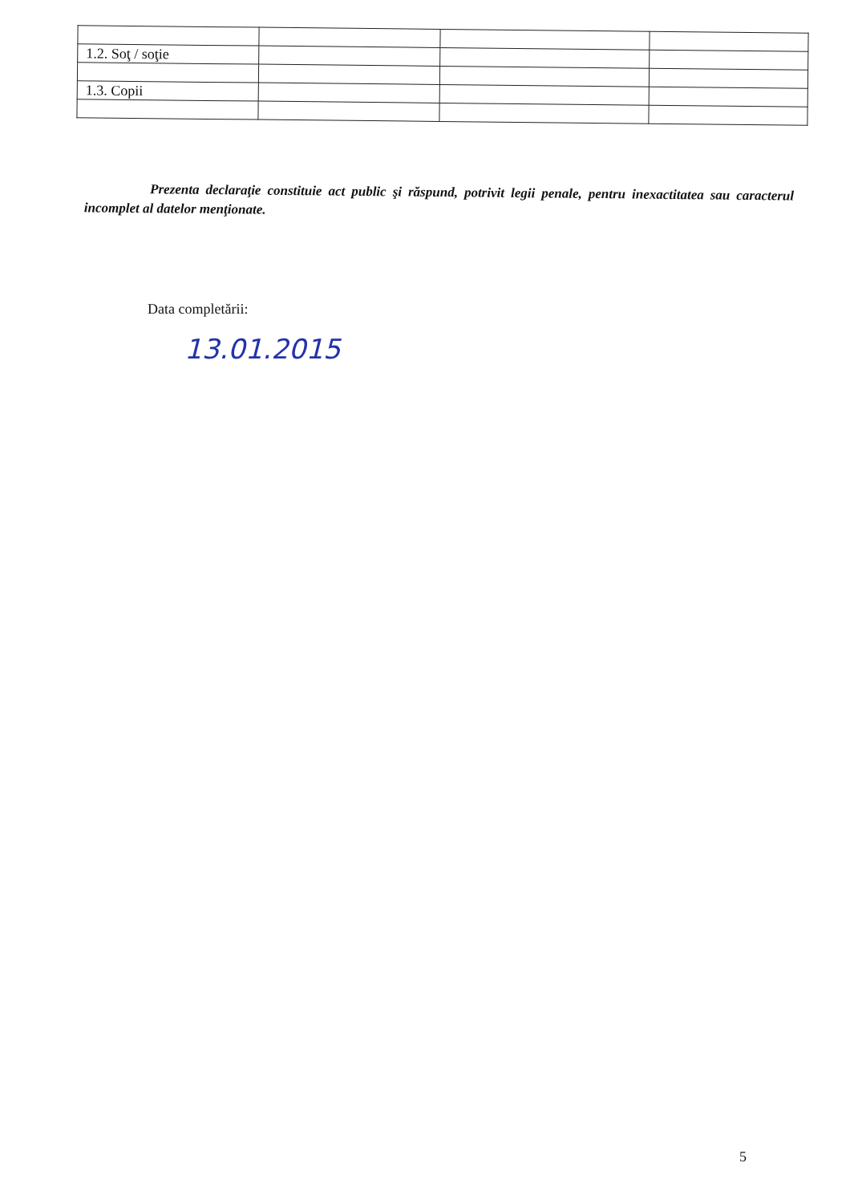| 1.2. Soţ / soţie | | | |
| 1.3. Copii | | | |
Prezenta declaraţie constituie act public şi răspund, potrivit legii penale, pentru inexactitatea sau caracterul incomplet al datelor menţionate.
Data completării:
13.01.2015
5